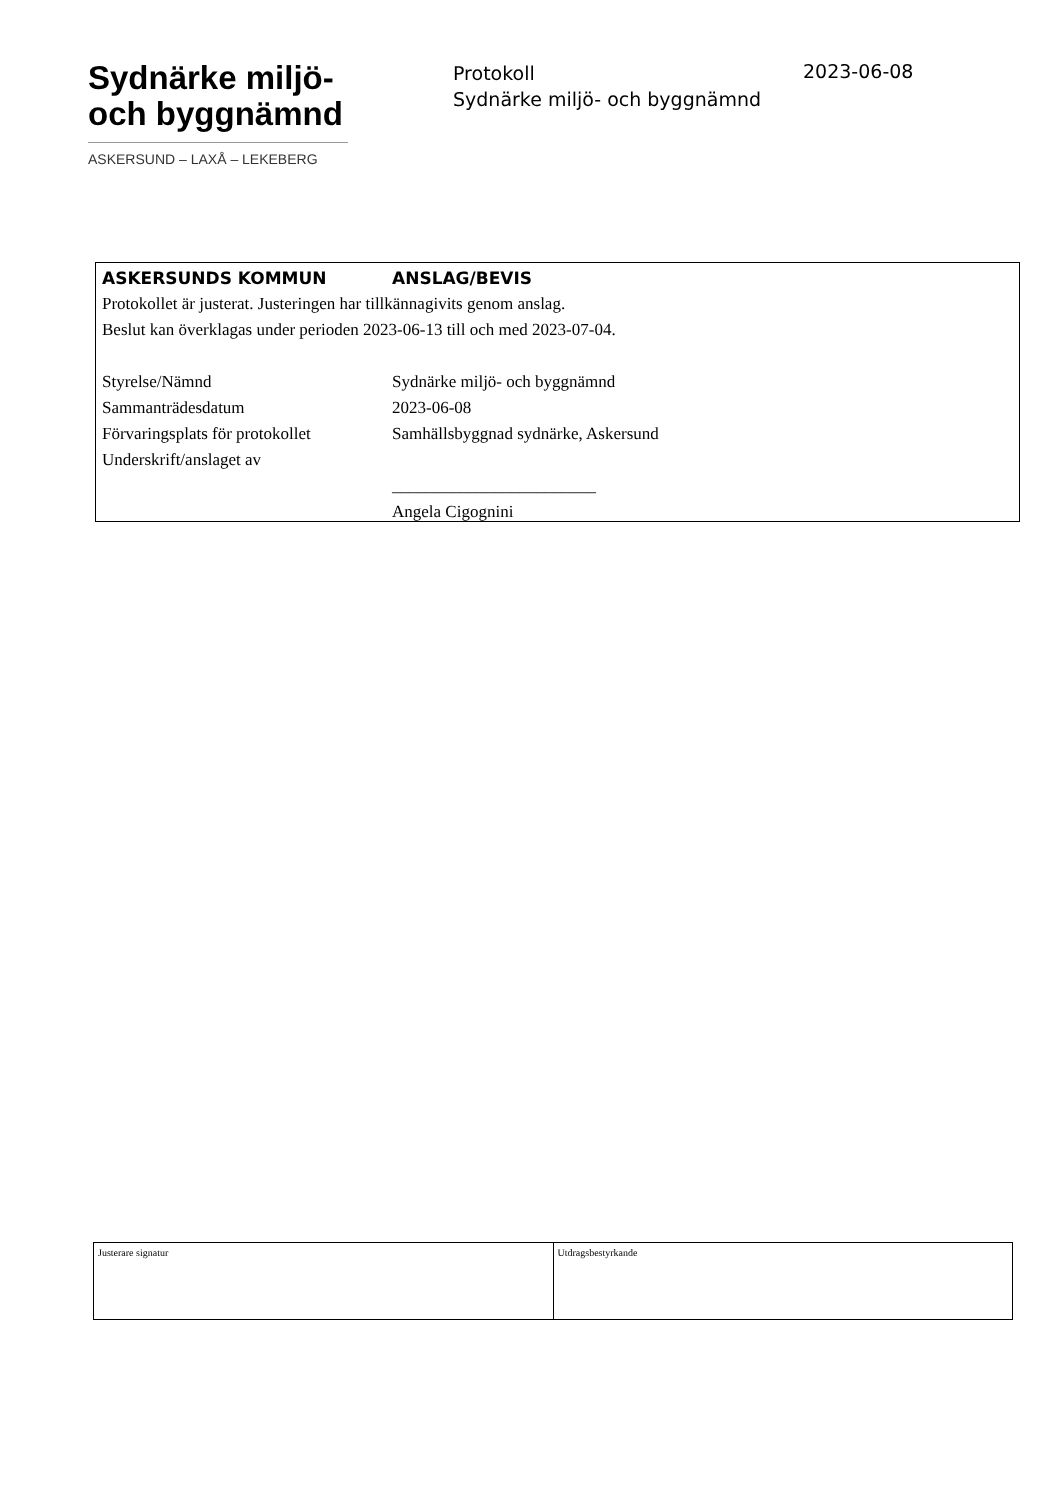Sydnärke miljö-
och byggnämnd
ASKERSUND – LAXÅ – LEKEBERG
Protokoll
Sydnärke miljö- och byggnämnd
2023-06-08
| ASKERSUNDS KOMMUN | ANSLAG/BEVIS |
Protokollet är justerat. Justeringen har tillkännagivits genom anslag.
Beslut kan överklagas under perioden 2023-06-13 till och med 2023-07-04.
| Styrelse/Nämnd | Sydnärke miljö- och byggnämnd |
| Sammanträdesdatum | 2023-06-08 |
| Förvaringsplats för protokollet | Samhällsbyggnad sydnärke, Askersund |
| Underskrift/anslaget av | |
| | ________________________ |
| | Angela Cigognini |
| Justerare signatur | Utdragsbestyrkande |